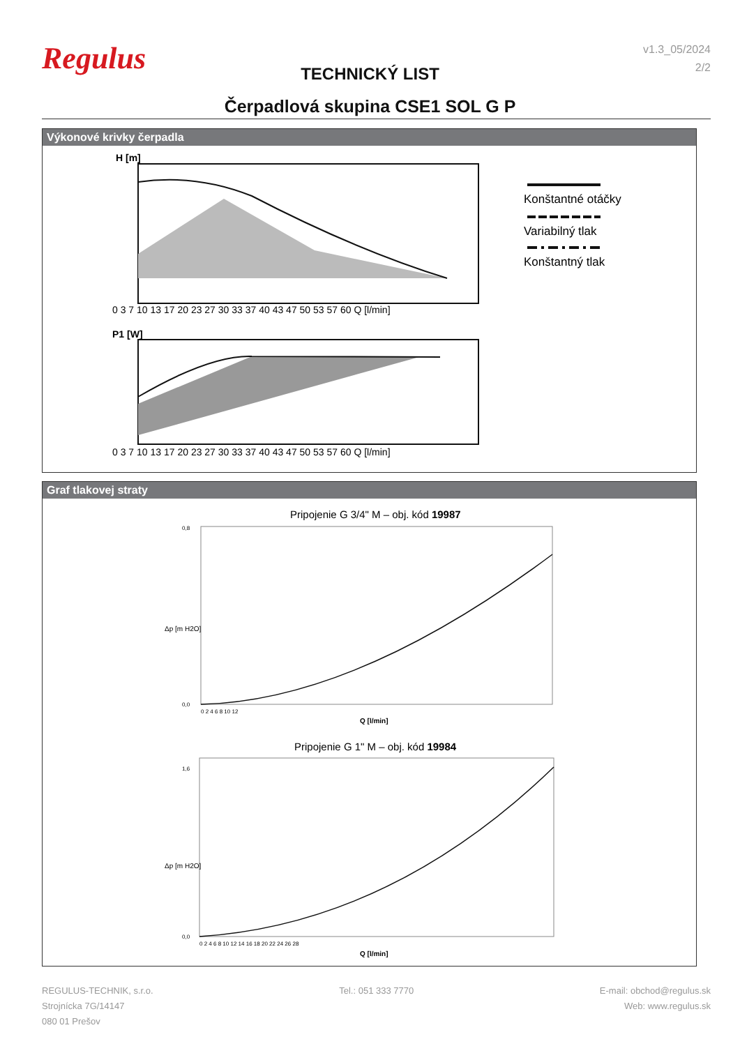Regulus
v1.3_05/2024
2/2
TECHNICKÝ LIST
Čerpadlová skupina CSE1 SOL G P
Výkonové krivky čerpadla
H [m]
0 3 7 10 13 17 20 23 27 30 33 37 40 43 47 50 53 57 60 Q [l/min]
P1 [W]
0 3 7 10 13 17 20 23 27 30 33 37 40 43 47 50 53 57 60 Q [l/min]
Konštantné otáčky
Variabilný tlak
Konštantný tlak
Graf tlakovej straty
Pripojenie G 3/4" M – obj. kód 19987
0,8
0,0
0 2 4 6 8 10 12
Q [l/min]
Δp [m H2O]
Pripojenie G 1" M – obj. kód 19984
1,6
0,0
0 2 4 6 8 10 12 14 16 18 20 22 24 26 28
Q [l/min]
Δp [m H2O]
REGULUS-TECHNIK, s.r.o.
Strojnícka 7G/14147
080 01 Prešov
Tel.: 051 333 7770 E-mail: obchod@regulus.sk
Web: www.regulus.sk